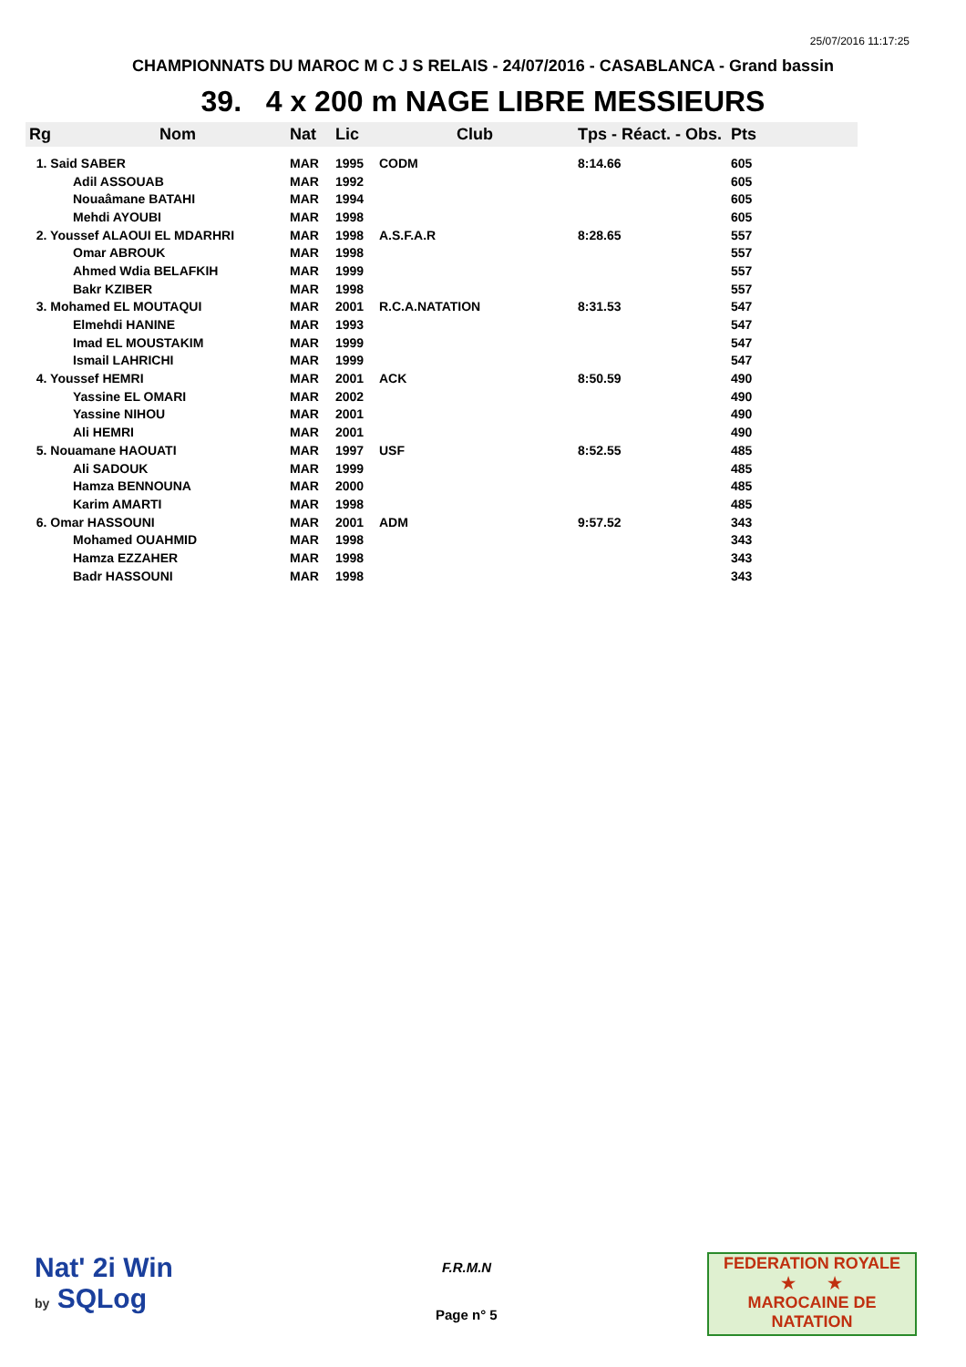25/07/2016 11:17:25
CHAMPIONNATS DU MAROC M C J S RELAIS - 24/07/2016 - CASABLANCA - Grand bassin
39. 4 x 200 m NAGE LIBRE MESSIEURS
| Rg | Nom | Nat | Lic | Club | Tps - Réact. - Obs. | Pts |
| --- | --- | --- | --- | --- | --- | --- |
| 1. Said SABER | | MAR | 1995 | CODM | 8:14.66 | 605 |
| | Adil ASSOUAB | MAR | 1992 | | | 605 |
| | Nouaâmane BATAHI | MAR | 1994 | | | 605 |
| | Mehdi AYOUBI | MAR | 1998 | | | 605 |
| 2. Youssef ALAOUI EL MDARHRI | | MAR | 1998 | A.S.F.A.R | 8:28.65 | 557 |
| | Omar ABROUK | MAR | 1998 | | | 557 |
| | Ahmed Wdia BELAFKIH | MAR | 1999 | | | 557 |
| | Bakr KZIBER | MAR | 1998 | | | 557 |
| 3. Mohamed EL MOUTAQUI | | MAR | 2001 | R.C.A.NATATION | 8:31.53 | 547 |
| | Elmehdi HANINE | MAR | 1993 | | | 547 |
| | Imad EL MOUSTAKIM | MAR | 1999 | | | 547 |
| | Ismail LAHRICHI | MAR | 1999 | | | 547 |
| 4. Youssef HEMRI | | MAR | 2001 | ACK | 8:50.59 | 490 |
| | Yassine EL OMARI | MAR | 2002 | | | 490 |
| | Yassine NIHOU | MAR | 2001 | | | 490 |
| | Ali HEMRI | MAR | 2001 | | | 490 |
| 5. Nouamane HAOUATI | | MAR | 1997 | USF | 8:52.55 | 485 |
| | Ali SADOUK | MAR | 1999 | | | 485 |
| | Hamza BENNOUNA | MAR | 2000 | | | 485 |
| | Karim AMARTI | MAR | 1998 | | | 485 |
| 6. Omar HASSOUNI | | MAR | 2001 | ADM | 9:57.52 | 343 |
| | Mohamed OUAHMID | MAR | 1998 | | | 343 |
| | Hamza EZZAHER | MAR | 1998 | | | 343 |
| | Badr HASSOUNI | MAR | 1998 | | | 343 |
Nat' 2i Win
by SQLog
F.R.M.N
Page n° 5
FEDERATION ROYALE
★ ★
MAROCAINE DE NATATION